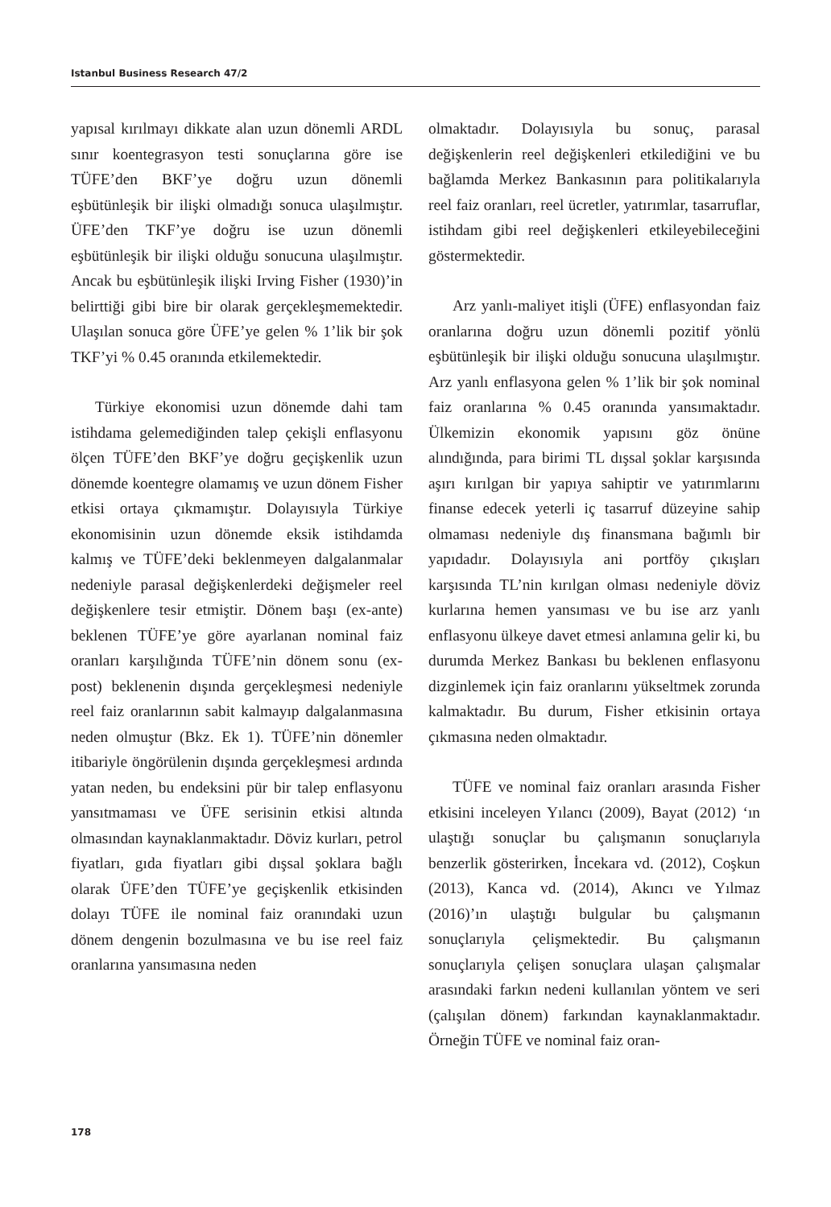Istanbul Business Research 47/2
yapısal kırılmayı dikkate alan uzun dönemli ARDL sınır koentegrasyon testi sonuçlarına göre ise TÜFE’den BKF’ye doğru uzun dönemli eşbütünleşik bir ilişki olmadığı sonuca ulaşılmıştır. ÜFE’den TKF’ye doğru ise uzun dönemli eşbütünleşik bir ilişki olduğu sonucuna ulaşılmıştır. Ancak bu eşbütünleşik ilişki Irving Fisher (1930)’in belirttiği gibi bire bir olarak gerçekleşmemektedir. Ulaşılan sonuca göre ÜFE’ye gelen % 1’lik bir şok TKF’yi % 0.45 oranında etkilemektedir.
Türkiye ekonomisi uzun dönemde dahi tam istihdama gelemediğinden talep çekişli enflasyonu ölçen TÜFE’den BKF’ye doğru geçişkenlik uzun dönemde koentegre olamamış ve uzun dönem Fisher etkisi ortaya çıkmamıştır. Dolayısıyla Türkiye ekonomisinin uzun dönemde eksik istihdamda kalmış ve TÜFE’deki beklenmeyen dalgalanmalar nedeniyle parasal değişkenlerdeki değişmeler reel değişkenlere tesir etmiştir. Dönem başı (ex-ante) beklenen TÜFE’ye göre ayarlanan nominal faiz oranları karşılığında TÜFE’nin dönem sonu (ex-post) beklenenin dışında gerçekleşmesi nedeniyle reel faiz oranlarının sabit kalmayıp dalgalanmasına neden olmuştur (Bkz. Ek 1). TÜFE’nin dönemler itibariyle öngörülenin dışında gerçekleşmesi ardında yatan neden, bu endeksini pür bir talep enflasyonu yansıtmaması ve ÜFE serisinin etkisi altında olmasından kaynaklanmaktadır. Döviz kurları, petrol fiyatları, gıda fiyatları gibi dışsal şoklara bağlı olarak ÜFE’den TÜFE’ye geçişkenlik etkisinden dolayı TÜFE ile nominal faiz oranındaki uzun dönem dengenin bozulmasına ve bu ise reel faiz oranlarına yansımasına neden
olmaktadır. Dolayısıyla bu sonuç, parasal değişkenlerin reel değişkenleri etkilediğini ve bu bağlamda Merkez Bankasının para politikalarıyla reel faiz oranları, reel ücretler, yatırımlar, tasarruflar, istihdam gibi reel değişkenleri etkileyebileceğini göstermektedir.
Arz yanlı-maliyet itişli (ÜFE) enflasyondan faiz oranlarına doğru uzun dönemli pozitif yönlü eşbütünleşik bir ilişki olduğu sonucuna ulaşılmıştır. Arz yanlı enflasyona gelen % 1’lik bir şok nominal faiz oranlarına % 0.45 oranında yansımaktadır. Ülkemizin ekonomik yapısını göz önüne alındığında, para birimi TL dışsal şoklar karşısında aşırı kırılgan bir yapıya sahiptir ve yatırımlarını finanse edecek yeterli iç tasarruf düzeyine sahip olmaması nedeniyle dış finansmana bağımlı bir yapıdadır. Dolayısıyla ani portföy çıkışları karşısında TL’nin kırılgan olması nedeniyle döviz kurlarına hemen yansıması ve bu ise arz yanlı enflasyonu ülkeye davet etmesi anlamına gelir ki, bu durumda Merkez Bankası bu beklenen enflasyonu dizginlemek için faiz oranlarını yükseltmek zorunda kalmaktadır. Bu durum, Fisher etkisinin ortaya çıkmasına neden olmaktadır.
TÜFE ve nominal faiz oranları arasında Fisher etkisini inceleyen Yılancı (2009), Bayat (2012) ‘ın ulaştığı sonuçlar bu çalışmanın sonuçlarıyla benzerlik gösterirken, İncekara vd. (2012), Coşkun (2013), Kanca vd. (2014), Akıncı ve Yılmaz (2016)’ın ulaştığı bulgular bu çalışmanın sonuçlarıyla çelişmektedir. Bu çalışmanın sonuçlarıyla çelişen sonuçlara ulaşan çalışmalar arasındaki farkın nedeni kullanılan yöntem ve seri (çalışılan dönem) farkından kaynaklanmaktadır. Örneğin TÜFE ve nominal faiz oran-
178